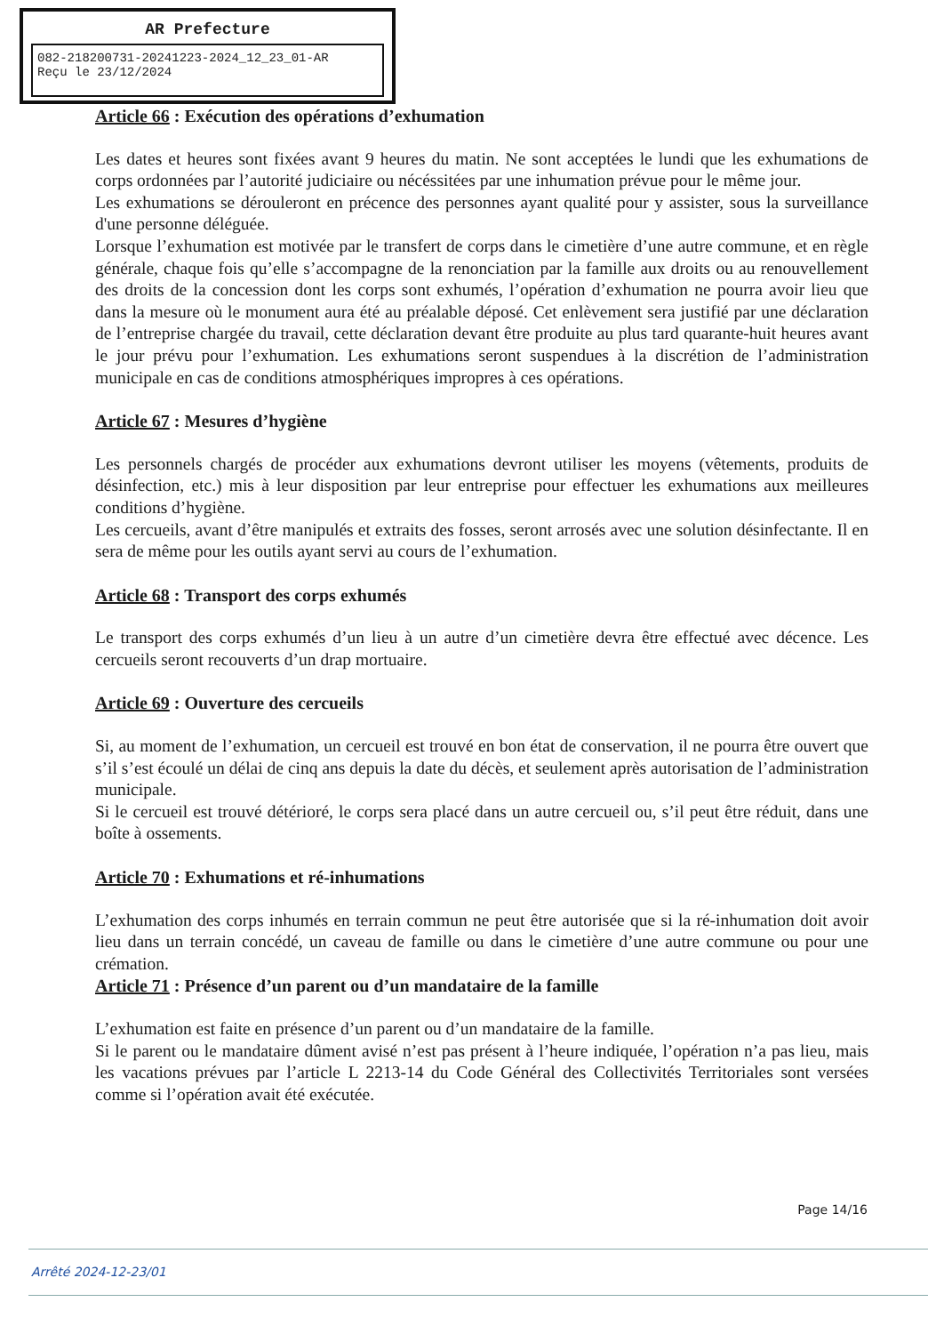AR Prefecture
082-218200731-20241223-2024_12_23_01-AR
Reçu le 23/12/2024
Article 66 : Exécution des opérations d’exhumation
Les dates et heures sont fixées avant 9 heures du matin. Ne sont acceptées le lundi que les exhumations de corps ordonnées par l’autorité judiciaire ou nécéssitées par une inhumation prévue pour le même jour.
Les exhumations se dérouleront en précence des personnes ayant qualité pour y assister, sous la surveillance d'une personne déléguée.
Lorsque l’exhumation est motivée par le transfert de corps dans le cimetière d’une autre commune, et en règle générale, chaque fois qu’elle s’accompagne de la renonciation par la famille aux droits ou au renouvellement des droits de la concession dont les corps sont exhumés, l’opération d’exhumation ne pourra avoir lieu que dans la mesure où le monument aura été au préalable déposé. Cet enlèvement sera justifié par une déclaration de l’entreprise chargée du travail, cette déclaration devant être produite au plus tard quarante-huit heures avant le jour prévu pour l’exhumation. Les exhumations seront suspendues à la discrétion de l’administration municipale en cas de conditions atmosphériques impropres à ces opérations.
Article 67 : Mesures d’hygiène
Les personnels chargés de procéder aux exhumations devront utiliser les moyens (vêtements, produits de désinfection, etc.) mis à leur disposition par leur entreprise pour effectuer les exhumations aux meilleures conditions d’hygiène.
Les cercueils, avant d’être manipulés et extraits des fosses, seront arrosés avec une solution désinfectante. Il en sera de même pour les outils ayant servi au cours de l’exhumation.
Article 68 : Transport des corps exhumés
Le transport des corps exhumés d’un lieu à un autre d’un cimetière devra être effectué avec décence. Les cercueils seront recouverts d’un drap mortuaire.
Article 69 : Ouverture des cercueils
Si, au moment de l’exhumation, un cercueil est trouvé en bon état de conservation, il ne pourra être ouvert que s’il s’est écoulé un délai de cinq ans depuis la date du décès, et seulement après autorisation de l’administration municipale.
Si le cercueil est trouvé détérioré, le corps sera placé dans un autre cercueil ou, s’il peut être réduit, dans une boîte à ossements.
Article 70 : Exhumations et ré-inhumations
L’exhumation des corps inhumés en terrain commun ne peut être autorisée que si la ré-inhumation doit avoir lieu dans un terrain concédé, un caveau de famille ou dans le cimetière d’une autre commune ou pour une crémation.
Article 71 : Présence d’un parent ou d’un mandataire de la famille
L’exhumation est faite en présence d’un parent ou d’un mandataire de la famille.
Si le parent ou le mandataire dûment avisé n’est pas présent à l’heure indiquée, l’opération n’a pas lieu, mais les vacations prévues par l’article L 2213-14 du Code Général des Collectivités Territoriales sont versées comme si l’opération avait été exécutée.
Page 14/16
Arrêté 2024-12-23/01